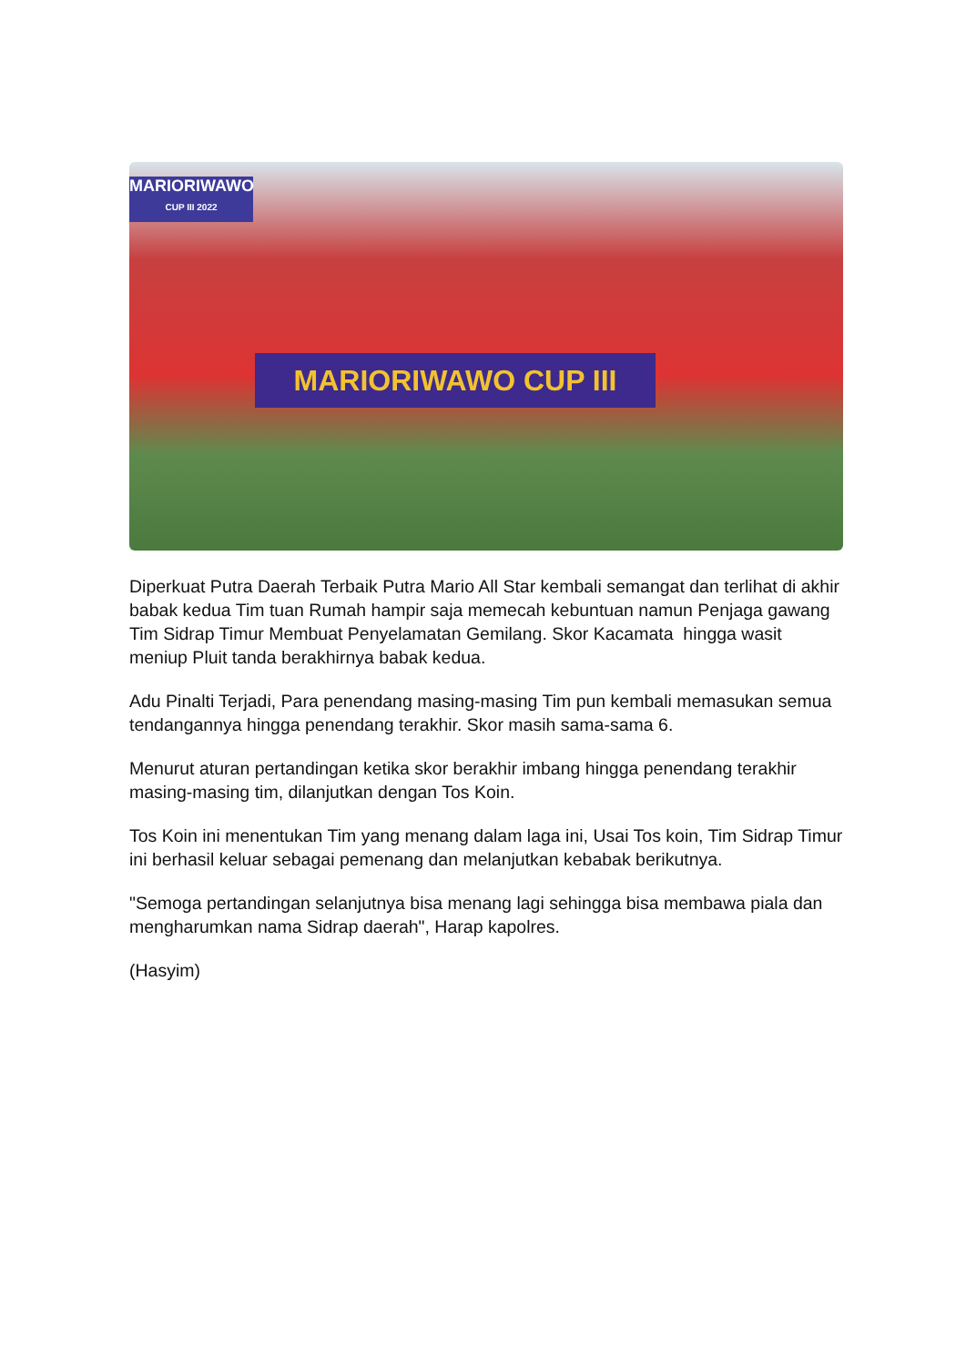MARIORIWAWO
CUP III 2022
MARIORIWAWO CUP III
Diperkuat Putra Daerah Terbaik Putra Mario All Star kembali semangat dan terlihat di akhir babak kedua Tim tuan Rumah hampir saja memecah kebuntuan namun Penjaga gawang Tim Sidrap Timur Membuat Penyelamatan Gemilang. Skor Kacamata hingga wasit meniup Pluit tanda berakhirnya babak kedua.
Adu Pinalti Terjadi, Para penendang masing-masing Tim pun kembali memasukan semua tendangannya hingga penendang terakhir. Skor masih sama-sama 6.
Menurut aturan pertandingan ketika skor berakhir imbang hingga penendang terakhir masing-masing tim, dilanjutkan dengan Tos Koin.
Tos Koin ini menentukan Tim yang menang dalam laga ini, Usai Tos koin, Tim Sidrap Timur ini berhasil keluar sebagai pemenang dan melanjutkan kebabak berikutnya.
"Semoga pertandingan selanjutnya bisa menang lagi sehingga bisa membawa piala dan mengharumkan nama Sidrap daerah", Harap kapolres.
(Hasyim)